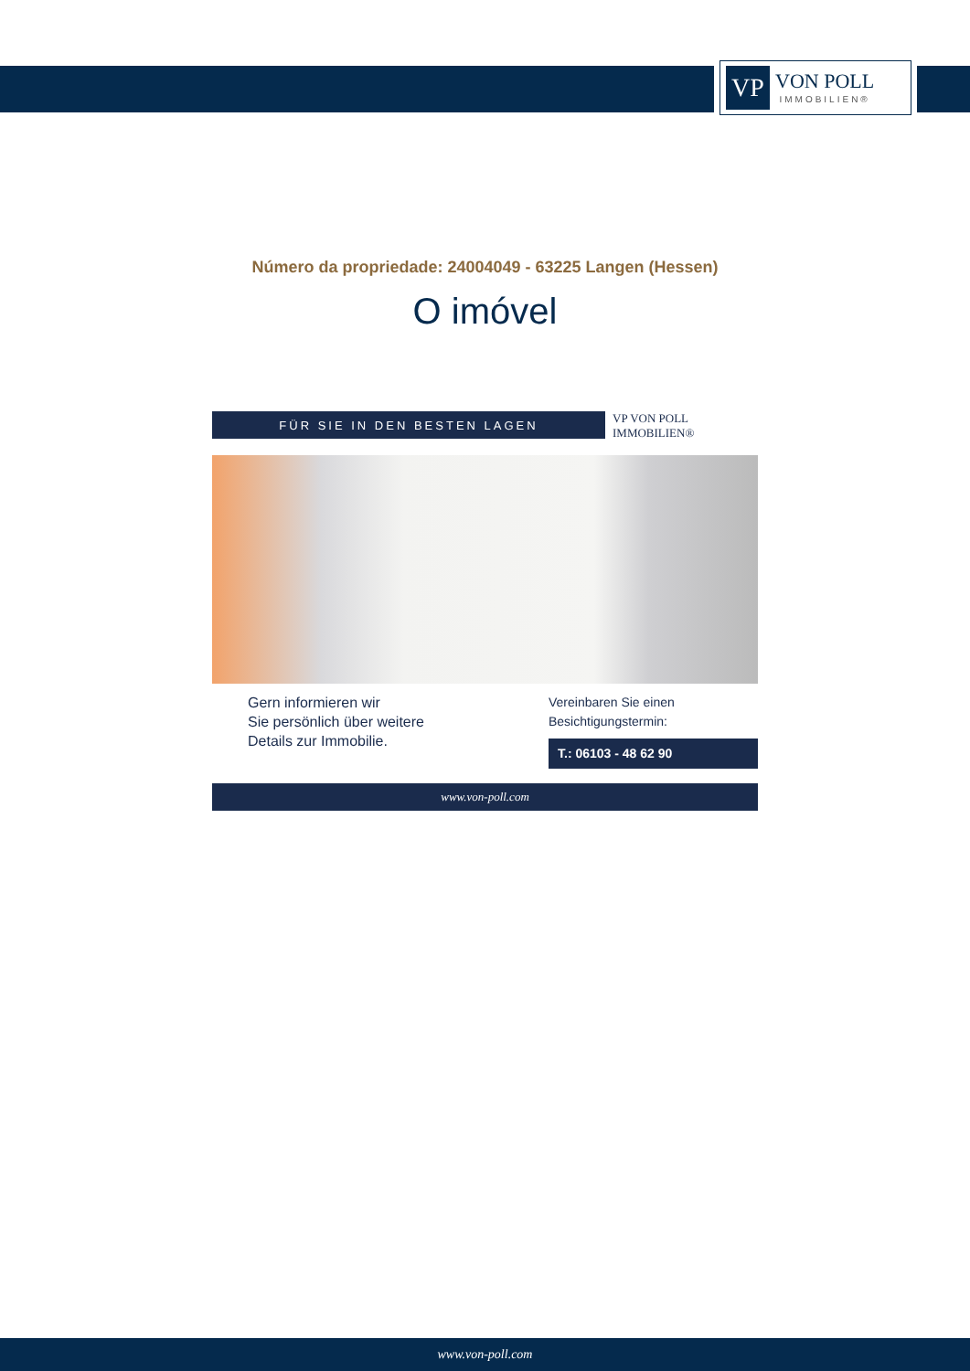VP
VON POLL
IMMOBILIEN®
Número da propriedade: 24004049 - 63225 Langen (Hessen)
O imóvel
FÜR SIE IN DEN BESTEN LAGEN
VP VON POLL IMMOBILIEN®
Gern informieren wir
Sie persönlich über weitere
Details zur Immobilie.
Vereinbaren Sie einen
Besichtigungstermin:
T.: 06103 - 48 62 90
www.von-poll.com
www.von-poll.com